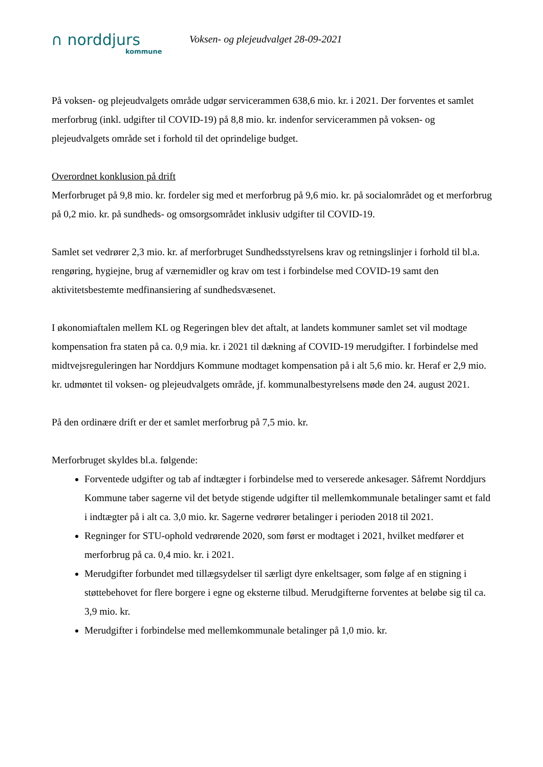∩ norddjurs
kommune
Voksen- og plejeudvalget 28-09-2021
På voksen- og plejeudvalgets område udgør servicerammen 638,6 mio. kr. i 2021. Der forventes et samlet merforbrug (inkl. udgifter til COVID-19) på 8,8 mio. kr. indenfor servicerammen på voksen- og plejeudvalgets område set i forhold til det oprindelige budget.
Overordnet konklusion på drift
Merforbruget på 9,8 mio. kr. fordeler sig med et merforbrug på 9,6 mio. kr. på socialområdet og et merforbrug på 0,2 mio. kr. på sundheds- og omsorgsområdet inklusiv udgifter til COVID-19.
Samlet set vedrører 2,3 mio. kr. af merforbruget Sundhedsstyrelsens krav og retningslinjer i forhold til bl.a. rengøring, hygiejne, brug af værnemidler og krav om test i forbindelse med COVID-19 samt den aktivitetsbestemte medfinansiering af sundhedsvæsenet.
I økonomiaftalen mellem KL og Regeringen blev det aftalt, at landets kommuner samlet set vil modtage kompensation fra staten på ca. 0,9 mia. kr. i 2021 til dækning af COVID-19 merudgifter. I forbindelse med midtvejsreguleringen har Norddjurs Kommune modtaget kompensation på i alt 5,6 mio. kr. Heraf er 2,9 mio. kr. udmøntet til voksen- og plejeudvalgets område, jf. kommunalbestyrelsens møde den 24. august 2021.
På den ordinære drift er der et samlet merforbrug på 7,5 mio. kr.
Merforbruget skyldes bl.a. følgende:
Forventede udgifter og tab af indtægter i forbindelse med to verserede ankesager. Såfremt Norddjurs Kommune taber sagerne vil det betyde stigende udgifter til mellemkommunale betalinger samt et fald i indtægter på i alt ca. 3,0 mio. kr. Sagerne vedrører betalinger i perioden 2018 til 2021.
Regninger for STU-ophold vedrørende 2020, som først er modtaget i 2021, hvilket medfører et merforbrug på ca. 0,4 mio. kr. i 2021.
Merudgifter forbundet med tillægsydelser til særligt dyre enkeltsager, som følge af en stigning i støttebehovet for flere borgere i egne og eksterne tilbud. Merudgifterne forventes at beløbe sig til ca. 3,9 mio. kr.
Merudgifter i forbindelse med mellemkommunale betalinger på 1,0 mio. kr.